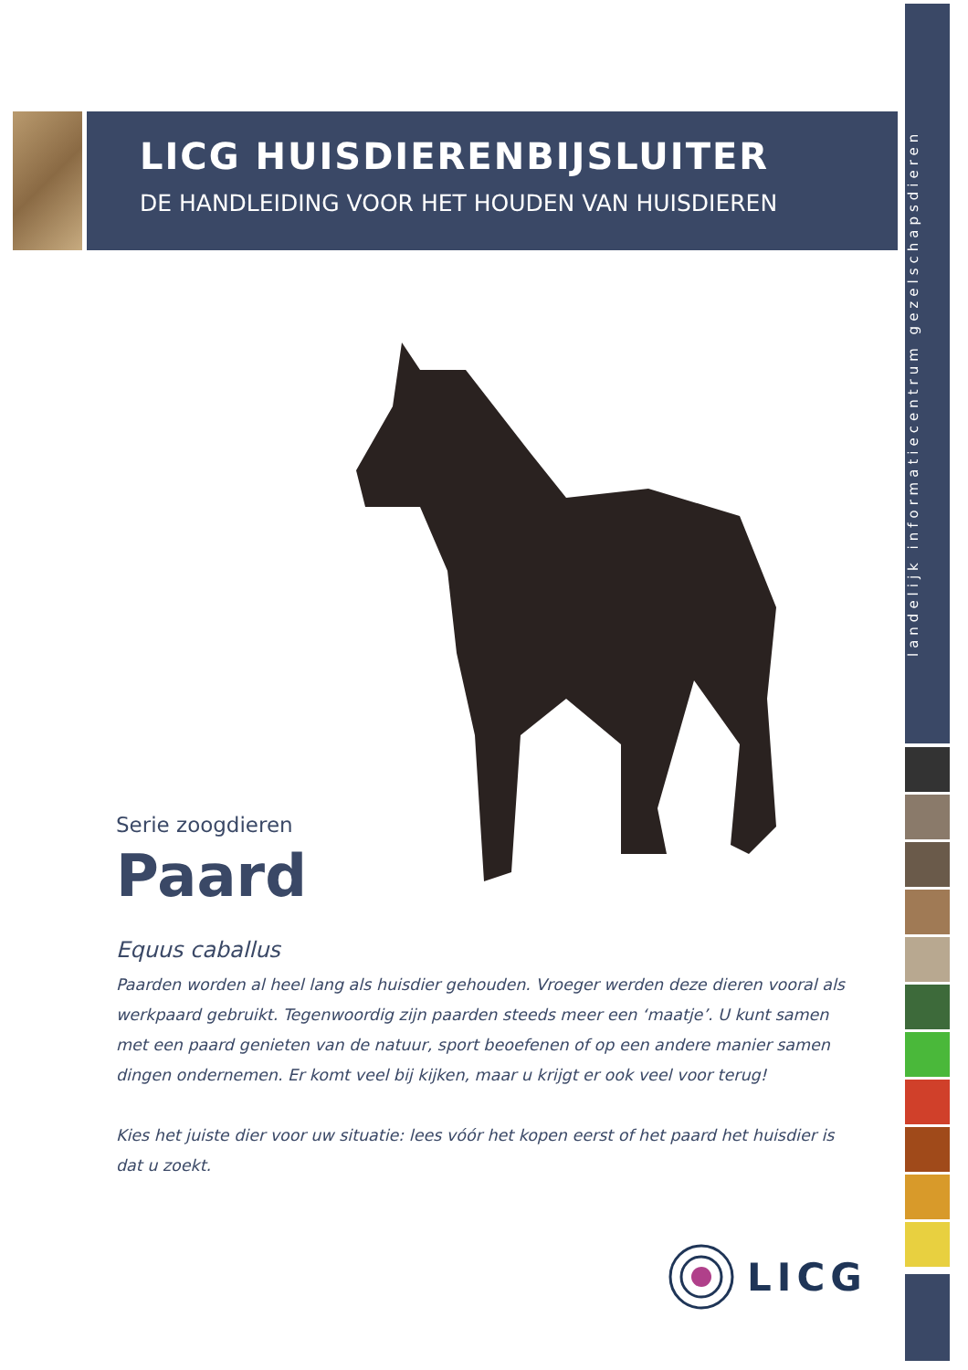landelijk informatiecentrum gezelschapsdieren
LICG HUISDIERENBIJSLUITER
DE HANDLEIDING VOOR HET HOUDEN VAN HUISDIEREN
Serie zoogdieren
Paard
Equus caballus
Paarden worden al heel lang als huisdier gehouden. Vroeger werden deze dieren vooral als werkpaard gebruikt. Tegenwoordig zijn paarden steeds meer een ‘maatje’. U kunt samen met een paard genieten van de natuur, sport beoefenen of op een andere manier samen dingen ondernemen. Er komt veel bij kijken, maar u krijgt er ook veel voor terug!
Kies het juiste dier voor uw situatie: lees vóór het kopen eerst of het paard het huisdier is dat u zoekt.
LICG